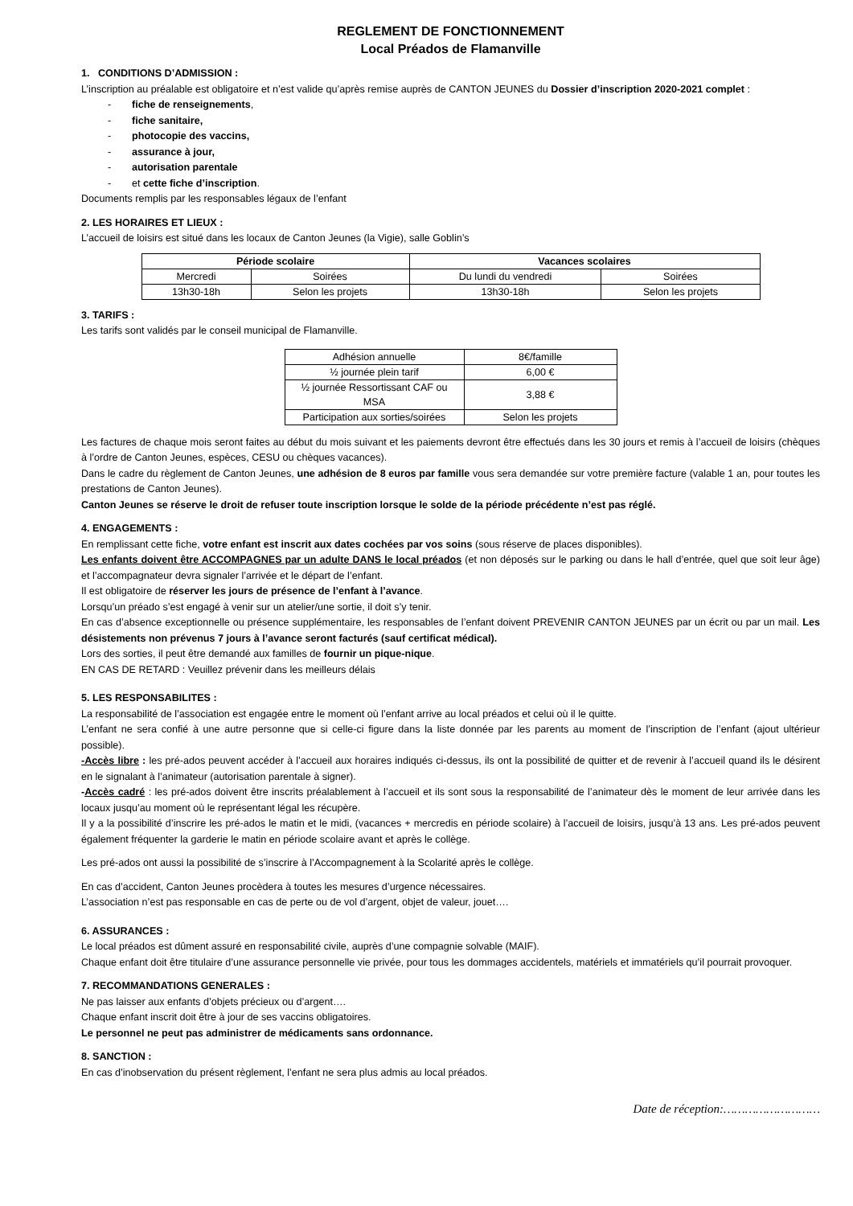REGLEMENT DE FONCTIONNEMENT
Local Préados de Flamanville
1. CONDITIONS D’ADMISSION :
L’inscription au préalable est obligatoire et n’est valide qu’après remise auprès de CANTON JEUNES du Dossier d’inscription 2020-2021 complet :
- fiche de renseignements,
- fiche sanitaire,
- photocopie des vaccins,
- assurance à jour,
- autorisation parentale
- et cette fiche d’inscription.
Documents remplis par les responsables légaux de l’enfant
2. LES HORAIRES ET LIEUX :
L’accueil de loisirs est situé dans les locaux de Canton Jeunes (la Vigie), salle Goblin’s
| Période scolaire | | Vacances scolaires | |
| --- | --- | --- | --- |
| Mercredi | Soirées | Du lundi du vendredi | Soirées |
| 13h30-18h | Selon les projets | 13h30-18h | Selon les projets |
3. TARIFS :
Les tarifs sont validés par le conseil municipal de Flamanville.
| Adhésion annuelle | 8€/famille |
| ½ journée plein tarif | 6,00 € |
| ½ journée Ressortissant CAF ou MSA | 3,88 € |
| Participation aux sorties/soirées | Selon les projets |
Les factures de chaque mois seront faites au début du mois suivant et les paiements devront être effectués dans les 30 jours et remis à l’accueil de loisirs (chèques à l’ordre de Canton Jeunes, espèces, CESU ou chèques vacances).
Dans le cadre du règlement de Canton Jeunes, une adhésion de 8 euros par famille vous sera demandée sur votre première facture (valable 1 an, pour toutes les prestations de Canton Jeunes).
Canton Jeunes se réserve le droit de refuser toute inscription lorsque le solde de la période précédente n’est pas réglé.
4. ENGAGEMENTS :
En remplissant cette fiche, votre enfant est inscrit aux dates cochées par vos soins (sous réserve de places disponibles).
Les enfants doivent être ACCOMPAGNES par un adulte DANS le local préados (et non déposés sur le parking ou dans le hall d’entrée, quel que soit leur âge) et l’accompagnateur devra signaler l’arrivée et le départ de l’enfant.
Il est obligatoire de réserver les jours de présence de l’enfant à l’avance.
Lorsqu’un préado s’est engagé à venir sur un atelier/une sortie, il doit s’y tenir.
En cas d’absence exceptionnelle ou présence supplémentaire, les responsables de l’enfant doivent PREVENIR CANTON JEUNES par un écrit ou par un mail. Les désistements non prévenus 7 jours à l’avance seront facturés (sauf certificat médical).
Lors des sorties, il peut être demandé aux familles de fournir un pique-nique.
EN CAS DE RETARD : Veuillez prévenir dans les meilleurs délais
5. LES RESPONSABILITES :
La responsabilité de l’association est engagée entre le moment où l’enfant arrive au local préados et celui où il le quitte.
L’enfant ne sera confié à une autre personne que si celle-ci figure dans la liste donnée par les parents au moment de l’inscription de l’enfant (ajout ultérieur possible).
-Accès libre : les pré-ados peuvent accéder à l’accueil aux horaires indiqués ci-dessus, ils ont la possibilité de quitter et de revenir à l’accueil quand ils le désirent en le signalant à l’animateur (autorisation parentale à signer).
-Accès cadré : les pré-ados doivent être inscrits préalablement à l’accueil et ils sont sous la responsabilité de l’animateur dès le moment de leur arrivée dans les locaux jusqu’au moment où le représentant légal les récupère.
Il y a la possibilité d’inscrire les pré-ados le matin et le midi, (vacances + mercredis en période scolaire) à l’accueil de loisirs, jusqu’à 13 ans. Les pré-ados peuvent également fréquenter la garderie le matin en période scolaire avant et après le collège.
Les pré-ados ont aussi la possibilité de s’inscrire à l’Accompagnement à la Scolarité après le collège.
En cas d’accident, Canton Jeunes procèdera à toutes les mesures d’urgence nécessaires.
L’association n’est pas responsable en cas de perte ou de vol d’argent, objet de valeur, jouet….
6. ASSURANCES :
Le local préados est dûment assuré en responsabilité civile, auprès d’une compagnie solvable (MAIF).
Chaque enfant doit être titulaire d’une assurance personnelle vie privée, pour tous les dommages accidentels, matériels et immatériels qu’il pourrait provoquer.
7. RECOMMANDATIONS GENERALES :
Ne pas laisser aux enfants d’objets précieux ou d’argent….
Chaque enfant inscrit doit être à jour de ses vaccins obligatoires.
Le personnel ne peut pas administrer de médicaments sans ordonnance.
8. SANCTION :
En cas d’inobservation du présent règlement, l’enfant ne sera plus admis au local préados.
Date de réception:………………………